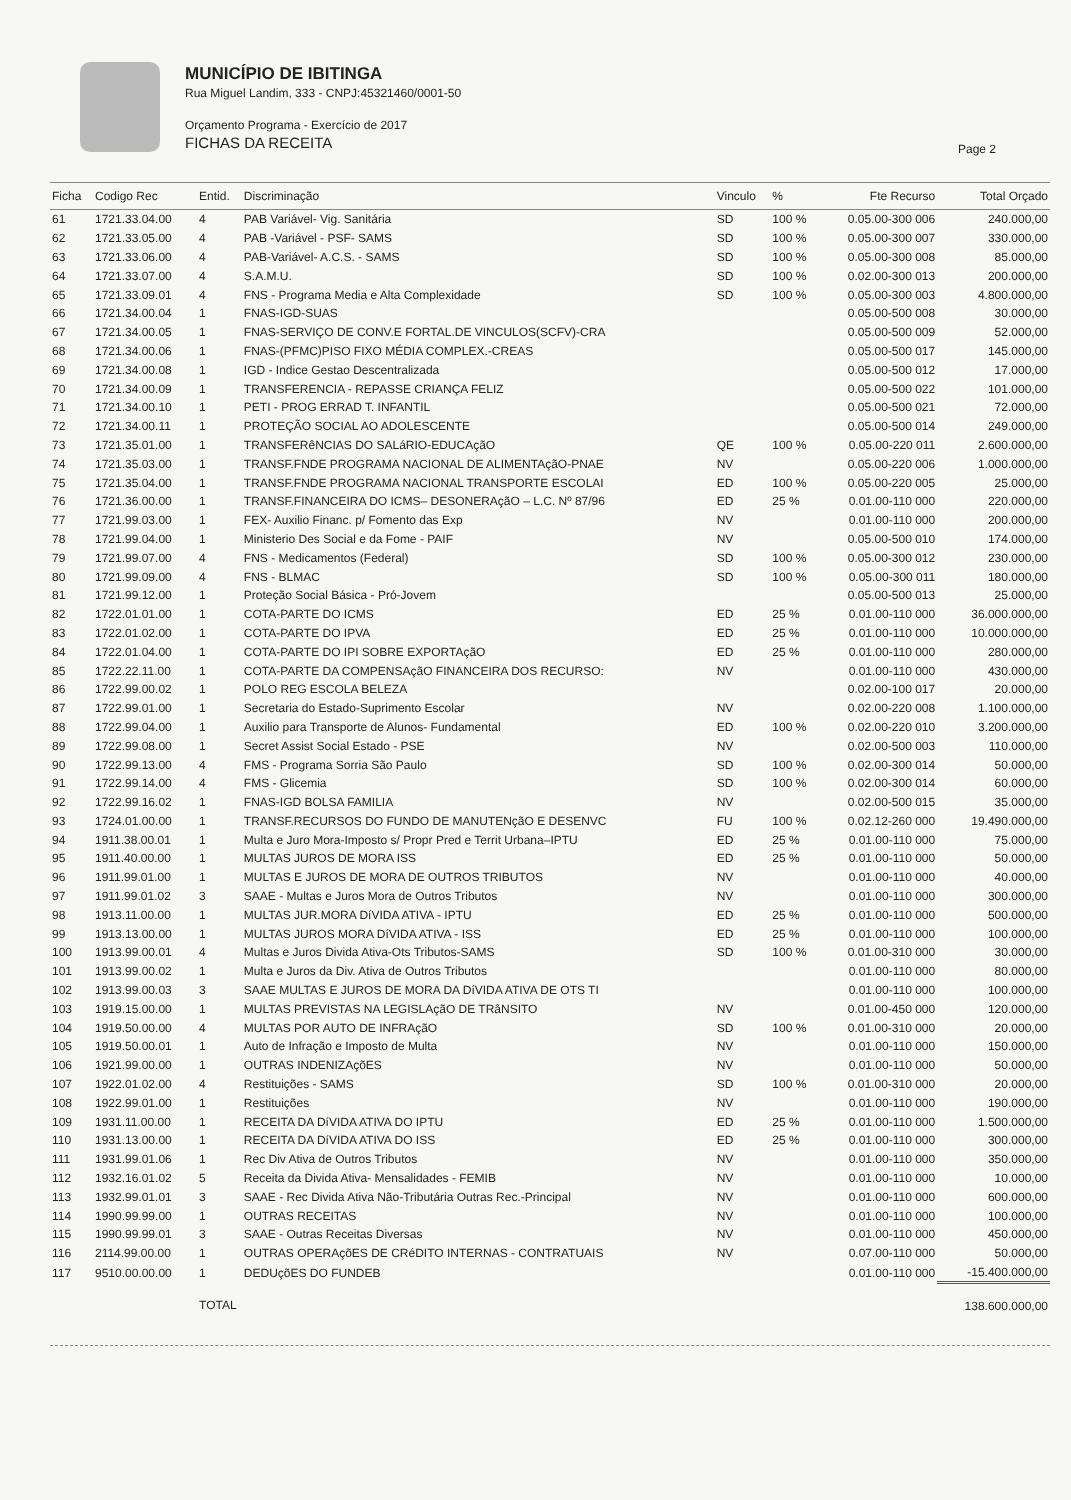MUNICÍPIO DE IBITINGA
Rua Miguel Landim, 333 - CNPJ:45321460/0001-50
Orçamento Programa - Exercício de 2017
FICHAS DA RECEITA
Page 2
| Ficha | Codigo Rec | Entid. | Discriminação | Vinculo | % | Fte Recurso | Total Orçado |
| --- | --- | --- | --- | --- | --- | --- | --- |
| 61 | 1721.33.04.00 | 4 | PAB Variável- Vig. Sanitária | SD | 100 % | 0.05.00-300 006 | 240.000,00 |
| 62 | 1721.33.05.00 | 4 | PAB -Variável - PSF- SAMS | SD | 100 % | 0.05.00-300 007 | 330.000,00 |
| 63 | 1721.33.06.00 | 4 | PAB-Variável- A.C.S. - SAMS | SD | 100 % | 0.05.00-300 008 | 85.000,00 |
| 64 | 1721.33.07.00 | 4 | S.A.M.U. | SD | 100 % | 0.02.00-300 013 | 200.000,00 |
| 65 | 1721.33.09.01 | 4 | FNS - Programa Media e Alta Complexidade | SD | 100 % | 0.05.00-300 003 | 4.800.000,00 |
| 66 | 1721.34.00.04 | 1 | FNAS-IGD-SUAS | | | 0.05.00-500 008 | 30.000,00 |
| 67 | 1721.34.00.05 | 1 | FNAS-SERVIÇO DE CONV.E FORTAL.DE VINCULOS(SCFV)-CRA | | | 0.05.00-500 009 | 52.000,00 |
| 68 | 1721.34.00.06 | 1 | FNAS-(PFMC)PISO FIXO MÉDIA COMPLEX.-CREAS | | | 0.05.00-500 017 | 145.000,00 |
| 69 | 1721.34.00.08 | 1 | IGD - Indice Gestao Descentralizada | | | 0.05.00-500 012 | 17.000,00 |
| 70 | 1721.34.00.09 | 1 | TRANSFERENCIA - REPASSE CRIANÇA FELIZ | | | 0.05.00-500 022 | 101.000,00 |
| 71 | 1721.34.00.10 | 1 | PETI - PROG ERRAD T. INFANTIL | | | 0.05.00-500 021 | 72.000,00 |
| 72 | 1721.34.00.11 | 1 | PROTEÇÃO SOCIAL AO ADOLESCENTE | | | 0.05.00-500 014 | 249.000,00 |
| 73 | 1721.35.01.00 | 1 | TRANSFERêNCIAS DO SALáRIO-EDUCAçãO | QE | 100 % | 0.05.00-220 011 | 2.600.000,00 |
| 74 | 1721.35.03.00 | 1 | TRANSF.FNDE PROGRAMA NACIONAL DE ALIMENTAçãO-PNAE | NV | | 0.05.00-220 006 | 1.000.000,00 |
| 75 | 1721.35.04.00 | 1 | TRANSF.FNDE PROGRAMA NACIONAL TRANSPORTE ESCOLAI | ED | 100 % | 0.05.00-220 005 | 25.000,00 |
| 76 | 1721.36.00.00 | 1 | TRANSF.FINANCEIRA DO ICMS– DESONERAçãO – L.C. Nº 87/96 | ED | 25 % | 0.01.00-110 000 | 220.000,00 |
| 77 | 1721.99.03.00 | 1 | FEX- Auxilio Financ. p/ Fomento das Exp | NV | | 0.01.00-110 000 | 200.000,00 |
| 78 | 1721.99.04.00 | 1 | Ministerio Des Social e da Fome - PAIF | NV | | 0.05.00-500 010 | 174.000,00 |
| 79 | 1721.99.07.00 | 4 | FNS - Medicamentos (Federal) | SD | 100 % | 0.05.00-300 012 | 230.000,00 |
| 80 | 1721.99.09.00 | 4 | FNS - BLMAC | SD | 100 % | 0.05.00-300 011 | 180.000,00 |
| 81 | 1721.99.12.00 | 1 | Proteção Social Básica - Pró-Jovem | | | 0.05.00-500 013 | 25.000,00 |
| 82 | 1722.01.01.00 | 1 | COTA-PARTE DO ICMS | ED | 25 % | 0.01.00-110 000 | 36.000.000,00 |
| 83 | 1722.01.02.00 | 1 | COTA-PARTE DO IPVA | ED | 25 % | 0.01.00-110 000 | 10.000.000,00 |
| 84 | 1722.01.04.00 | 1 | COTA-PARTE DO IPI SOBRE EXPORTAçãO | ED | 25 % | 0.01.00-110 000 | 280.000,00 |
| 85 | 1722.22.11.00 | 1 | COTA-PARTE DA COMPENSAçãO FINANCEIRA DOS RECURSO: | NV | | 0.01.00-110 000 | 430.000,00 |
| 86 | 1722.99.00.02 | 1 | POLO REG ESCOLA BELEZA | | | 0.02.00-100 017 | 20.000,00 |
| 87 | 1722.99.01.00 | 1 | Secretaria do Estado-Suprimento Escolar | NV | | 0.02.00-220 008 | 1.100.000,00 |
| 88 | 1722.99.04.00 | 1 | Auxilio para Transporte de Alunos- Fundamental | ED | 100 % | 0.02.00-220 010 | 3.200.000,00 |
| 89 | 1722.99.08.00 | 1 | Secret Assist Social Estado - PSE | NV | | 0.02.00-500 003 | 110.000,00 |
| 90 | 1722.99.13.00 | 4 | FMS - Programa Sorria São Paulo | SD | 100 % | 0.02.00-300 014 | 50.000,00 |
| 91 | 1722.99.14.00 | 4 | FMS - Glicemia | SD | 100 % | 0.02.00-300 014 | 60.000,00 |
| 92 | 1722.99.16.02 | 1 | FNAS-IGD BOLSA FAMILIA | NV | | 0.02.00-500 015 | 35.000,00 |
| 93 | 1724.01.00.00 | 1 | TRANSF.RECURSOS DO FUNDO DE MANUTENçãO E DESENVC | FU | 100 % | 0.02.12-260 000 | 19.490.000,00 |
| 94 | 1911.38.00.01 | 1 | Multa e Juro Mora-Imposto s/ Propr Pred e Territ Urbana–IPTU | ED | 25 % | 0.01.00-110 000 | 75.000,00 |
| 95 | 1911.40.00.00 | 1 | MULTAS JUROS DE MORA ISS | ED | 25 % | 0.01.00-110 000 | 50.000,00 |
| 96 | 1911.99.01.00 | 1 | MULTAS E JUROS DE MORA DE OUTROS TRIBUTOS | NV | | 0.01.00-110 000 | 40.000,00 |
| 97 | 1911.99.01.02 | 3 | SAAE - Multas e Juros Mora de Outros Tributos | NV | | 0.01.00-110 000 | 300.000,00 |
| 98 | 1913.11.00.00 | 1 | MULTAS JUR.MORA DíVIDA ATIVA - IPTU | ED | 25 % | 0.01.00-110 000 | 500.000,00 |
| 99 | 1913.13.00.00 | 1 | MULTAS JUROS MORA DíVIDA ATIVA - ISS | ED | 25 % | 0.01.00-110 000 | 100.000,00 |
| 100 | 1913.99.00.01 | 4 | Multas e Juros Divida Ativa-Ots Tributos-SAMS | SD | 100 % | 0.01.00-310 000 | 30.000,00 |
| 101 | 1913.99.00.02 | 1 | Multa e Juros da Div. Ativa de Outros Tributos | | | 0.01.00-110 000 | 80.000,00 |
| 102 | 1913.99.00.03 | 3 | SAAE MULTAS E JUROS DE MORA DA DíVIDA ATIVA DE OTS TI | | | 0.01.00-110 000 | 100.000,00 |
| 103 | 1919.15.00.00 | 1 | MULTAS PREVISTAS NA LEGISLAçãO DE TRâNSITO | NV | | 0.01.00-450 000 | 120.000,00 |
| 104 | 1919.50.00.00 | 4 | MULTAS POR AUTO DE INFRAçãO | SD | 100 % | 0.01.00-310 000 | 20.000,00 |
| 105 | 1919.50.00.01 | 1 | Auto de Infração e Imposto de Multa | NV | | 0.01.00-110 000 | 150.000,00 |
| 106 | 1921.99.00.00 | 1 | OUTRAS INDENIZAçõES | NV | | 0.01.00-110 000 | 50.000,00 |
| 107 | 1922.01.02.00 | 4 | Restituições - SAMS | SD | 100 % | 0.01.00-310 000 | 20.000,00 |
| 108 | 1922.99.01.00 | 1 | Restituições | NV | | 0.01.00-110 000 | 190.000,00 |
| 109 | 1931.11.00.00 | 1 | RECEITA DA DíVIDA ATIVA DO IPTU | ED | 25 % | 0.01.00-110 000 | 1.500.000,00 |
| 110 | 1931.13.00.00 | 1 | RECEITA DA DíVIDA ATIVA DO ISS | ED | 25 % | 0.01.00-110 000 | 300.000,00 |
| 111 | 1931.99.01.06 | 1 | Rec Div Ativa de Outros Tributos | NV | | 0.01.00-110 000 | 350.000,00 |
| 112 | 1932.16.01.02 | 5 | Receita da Divida Ativa- Mensalidades - FEMIB | NV | | 0.01.00-110 000 | 10.000,00 |
| 113 | 1932.99.01.01 | 3 | SAAE - Rec Divida Ativa Não-Tributária Outras Rec.-Principal | NV | | 0.01.00-110 000 | 600.000,00 |
| 114 | 1990.99.99.00 | 1 | OUTRAS RECEITAS | NV | | 0.01.00-110 000 | 100.000,00 |
| 115 | 1990.99.99.01 | 3 | SAAE - Outras Receitas Diversas | NV | | 0.01.00-110 000 | 450.000,00 |
| 116 | 2114.99.00.00 | 1 | OUTRAS OPERAçõES DE CRéDITO INTERNAS - CONTRATUAIS | NV | | 0.07.00-110 000 | 50.000,00 |
| 117 | 9510.00.00.00 | 1 | DEDUçõES DO FUNDEB | | | 0.01.00-110 000 | -15.400.000,00 |
| | | TOTAL | | | | | 138.600.000,00 |